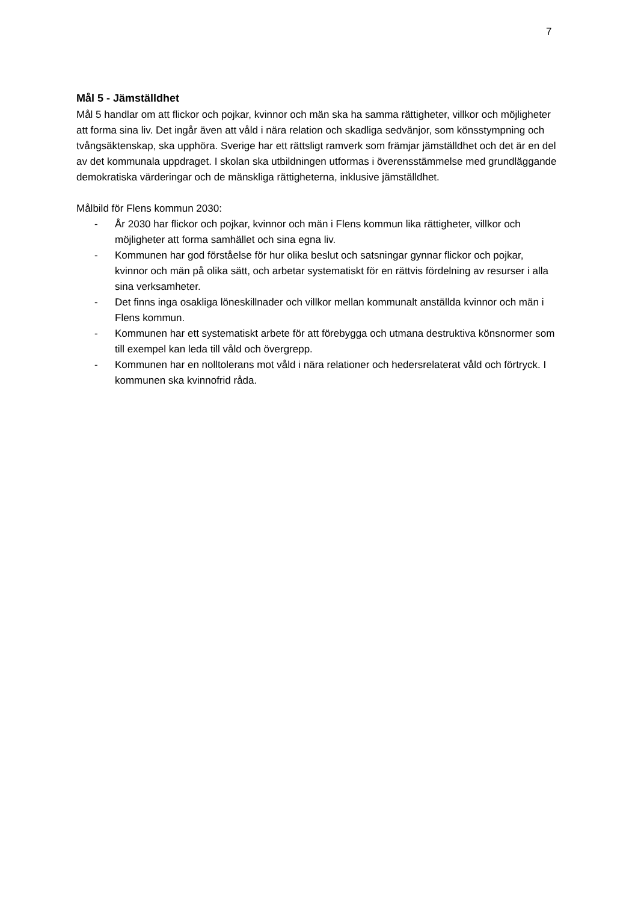7
Mål 5 - Jämställdhet
Mål 5 handlar om att flickor och pojkar, kvinnor och män ska ha samma rättigheter, villkor och möjligheter att forma sina liv. Det ingår även att våld i nära relation och skadliga sedvänjor, som könsstympning och tvångsäktenskap, ska upphöra. Sverige har ett rättsligt ramverk som främjar jämställdhet och det är en del av det kommunala uppdraget. I skolan ska utbildningen utformas i överensstämmelse med grundläggande demokratiska värderingar och de mänskliga rättigheterna, inklusive jämställdhet.
Målbild för Flens kommun 2030:
- År 2030 har flickor och pojkar, kvinnor och män i Flens kommun lika rättigheter, villkor och möjligheter att forma samhället och sina egna liv.
- Kommunen har god förståelse för hur olika beslut och satsningar gynnar flickor och pojkar, kvinnor och män på olika sätt, och arbetar systematiskt för en rättvis fördelning av resurser i alla sina verksamheter.
- Det finns inga osakliga löneskillnader och villkor mellan kommunalt anställda kvinnor och män i Flens kommun.
- Kommunen har ett systematiskt arbete för att förebygga och utmana destruktiva könsnormer som till exempel kan leda till våld och övergrepp.
- Kommunen har en nolltolerans mot våld i nära relationer och hedersrelaterat våld och förtryck. I kommunen ska kvinnofrid råda.